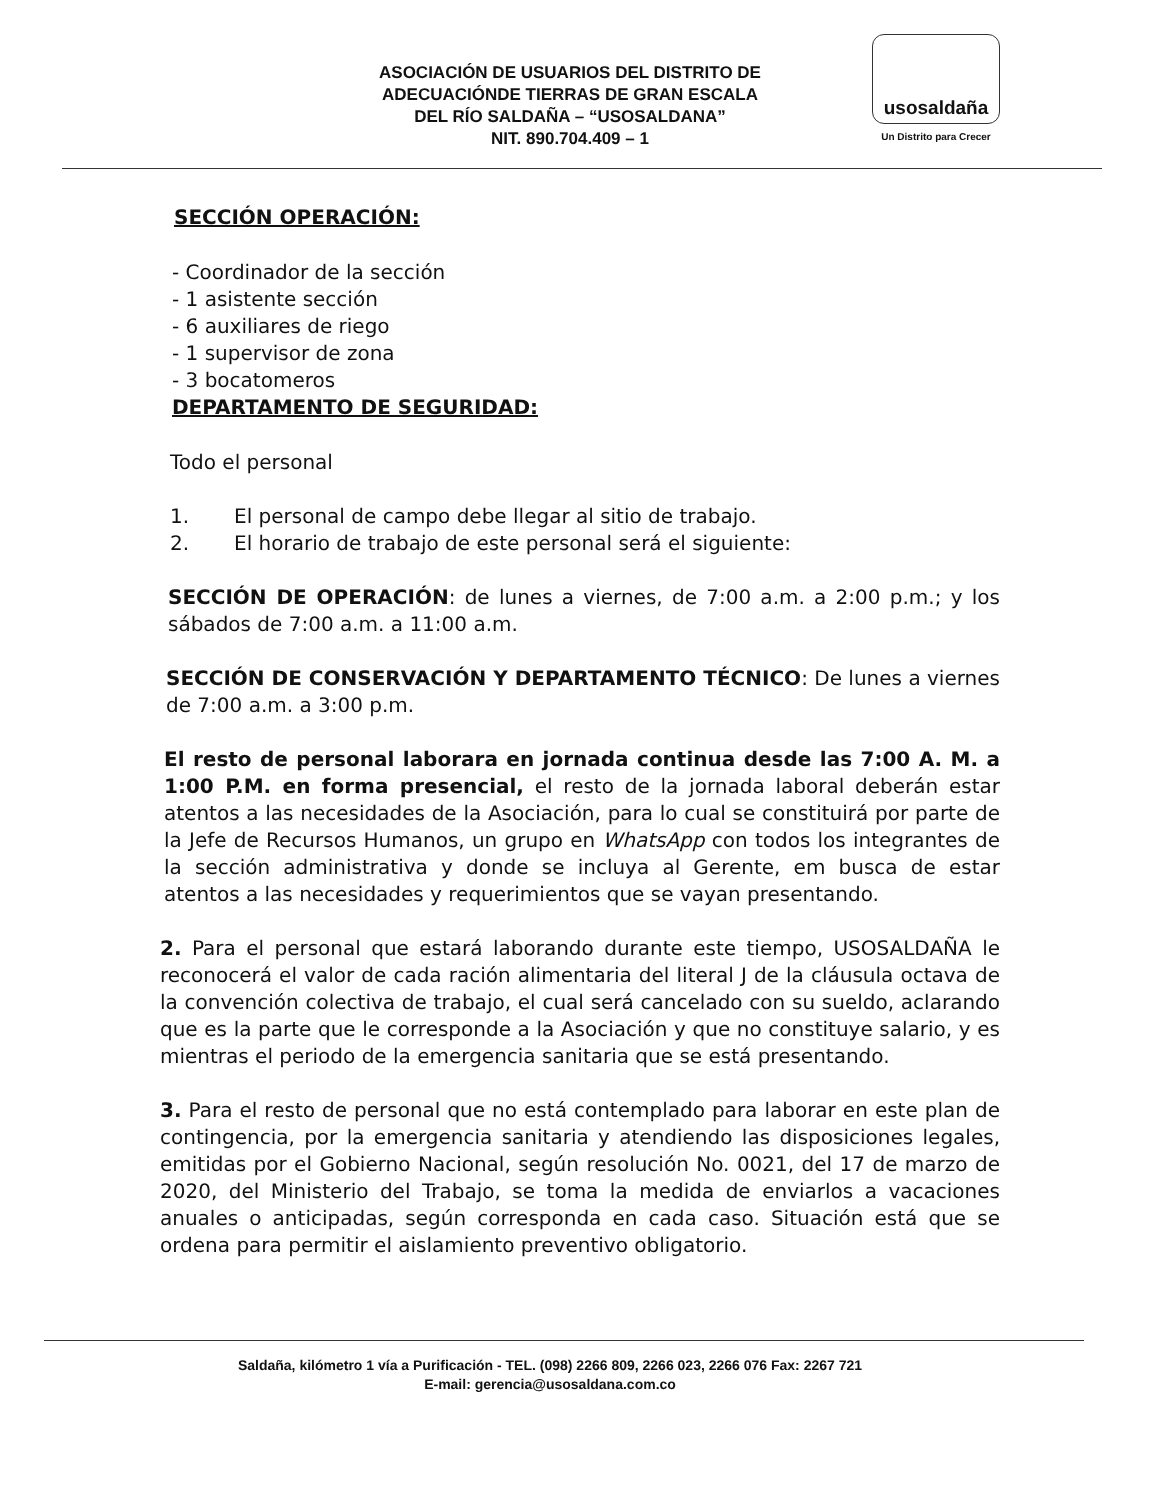ASOCIACIÓN DE USUARIOS DEL DISTRITO DE
ADECUACIÓNDE TIERRAS DE GRAN ESCALA
DEL RÍO SALDAÑA – “USOSALDANA”
NIT. 890.704.409 – 1
usosaldaña
Un Distrito para Crecer
SECCIÓN OPERACIÓN:
- Coordinador de la sección
- 1 asistente sección
- 6 auxiliares de riego
- 1 supervisor de zona
- 3 bocatomeros
DEPARTAMENTO DE SEGURIDAD:
Todo el personal
1. El personal de campo debe llegar al sitio de trabajo.
2. El horario de trabajo de este personal será el siguiente:
SECCIÓN DE OPERACIÓN: de lunes a viernes, de 7:00 a.m. a 2:00 p.m.; y los sábados de 7:00 a.m. a 11:00 a.m.
SECCIÓN DE CONSERVACIÓN Y DEPARTAMENTO TÉCNICO: De lunes a viernes de 7:00 a.m. a 3:00 p.m.
El resto de personal laborara en jornada continua desde las 7:00 A. M. a 1:00 P.M. en forma presencial, el resto de la jornada laboral deberán estar atentos a las necesidades de la Asociación, para lo cual se constituirá por parte de la Jefe de Recursos Humanos, un grupo en WhatsApp con todos los integrantes de la sección administrativa y donde se incluya al Gerente, em busca de estar atentos a las necesidades y requerimientos que se vayan presentando.
2. Para el personal que estará laborando durante este tiempo, USOSALDAÑA le reconocerá el valor de cada ración alimentaria del literal J de la cláusula octava de la convención colectiva de trabajo, el cual será cancelado con su sueldo, aclarando que es la parte que le corresponde a la Asociación y que no constituye salario, y es mientras el periodo de la emergencia sanitaria que se está presentando.
3. Para el resto de personal que no está contemplado para laborar en este plan de contingencia, por la emergencia sanitaria y atendiendo las disposiciones legales, emitidas por el Gobierno Nacional, según resolución No. 0021, del 17 de marzo de 2020, del Ministerio del Trabajo, se toma la medida de enviarlos a vacaciones anuales o anticipadas, según corresponda en cada caso. Situación está que se ordena para permitir el aislamiento preventivo obligatorio.
Saldaña, kilómetro 1 vía a Purificación - TEL. (098) 2266 809, 2266 023, 2266 076 Fax: 2267 721
E-mail: gerencia@usosaldana.com.co